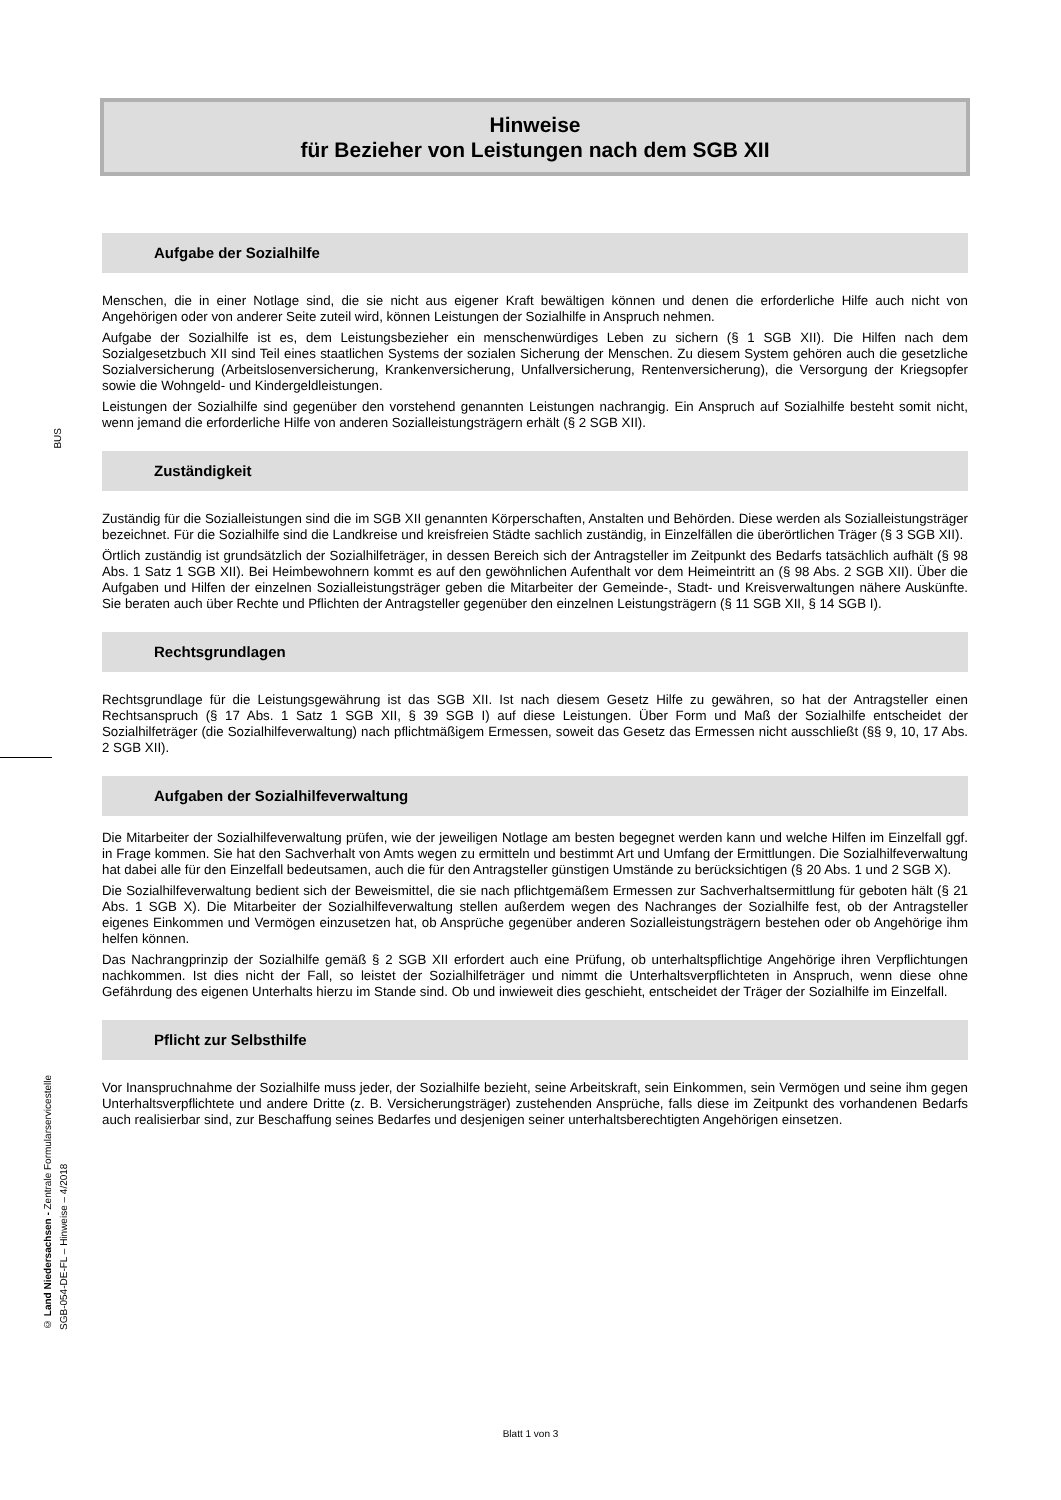BUS
© Land Niedersachsen - Zentrale Formularservicestelle
SGB-054-DE-FL – Hinweise – 4/2018
Hinweise
für Bezieher von Leistungen nach dem SGB XII
Aufgabe der Sozialhilfe
Menschen, die in einer Notlage sind, die sie nicht aus eigener Kraft bewältigen können und denen die erforderliche Hilfe auch nicht von Angehörigen oder von anderer Seite zuteil wird, können Leistungen der Sozialhilfe in Anspruch nehmen.
Aufgabe der Sozialhilfe ist es, dem Leistungsbezieher ein menschenwürdiges Leben zu sichern (§ 1 SGB XII). Die Hilfen nach dem Sozialgesetzbuch XII sind Teil eines staatlichen Systems der sozialen Sicherung der Menschen. Zu diesem System gehören auch die gesetzliche Sozialversicherung (Arbeitslosenversicherung, Krankenversicherung, Unfallversicherung, Rentenversicherung), die Versorgung der Kriegsopfer sowie die Wohngeld- und Kindergeldleistungen.
Leistungen der Sozialhilfe sind gegenüber den vorstehend genannten Leistungen nachrangig. Ein Anspruch auf Sozialhilfe besteht somit nicht, wenn jemand die erforderliche Hilfe von anderen Sozialleistungsträgern erhält (§ 2 SGB XII).
Zuständigkeit
Zuständig für die Sozialleistungen sind die im SGB XII genannten Körperschaften, Anstalten und Behörden. Diese werden als Sozialleistungsträger bezeichnet. Für die Sozialhilfe sind die Landkreise und kreisfreien Städte sachlich zuständig, in Einzelfällen die überörtlichen Träger (§ 3 SGB XII).
Örtlich zuständig ist grundsätzlich der Sozialhilfeträger, in dessen Bereich sich der Antragsteller im Zeitpunkt des Bedarfs tatsächlich aufhält (§ 98 Abs. 1 Satz 1 SGB XII). Bei Heimbewohnern kommt es auf den gewöhnlichen Aufenthalt vor dem Heimeintritt an (§ 98 Abs. 2 SGB XII). Über die Aufgaben und Hilfen der einzelnen Sozialleistungsträger geben die Mitarbeiter der Gemeinde-, Stadt- und Kreisverwaltungen nähere Auskünfte. Sie beraten auch über Rechte und Pflichten der Antragsteller gegenüber den einzelnen Leistungsträgern (§ 11 SGB XII, § 14 SGB I).
Rechtsgrundlagen
Rechtsgrundlage für die Leistungsgewährung ist das SGB XII. Ist nach diesem Gesetz Hilfe zu gewähren, so hat der Antragsteller einen Rechtsanspruch (§ 17 Abs. 1 Satz 1 SGB XII, § 39 SGB I) auf diese Leistungen. Über Form und Maß der Sozialhilfe entscheidet der Sozialhilfeträger (die Sozialhilfeverwaltung) nach pflichtmäßigem Ermessen, soweit das Gesetz das Ermessen nicht ausschließt (§§ 9, 10, 17 Abs. 2 SGB XII).
Aufgaben der Sozialhilfeverwaltung
Die Mitarbeiter der Sozialhilfeverwaltung prüfen, wie der jeweiligen Notlage am besten begegnet werden kann und welche Hilfen im Einzelfall ggf. in Frage kommen. Sie hat den Sachverhalt von Amts wegen zu ermitteln und bestimmt Art und Umfang der Ermittlungen. Die Sozialhilfeverwaltung hat dabei alle für den Einzelfall bedeutsamen, auch die für den Antragsteller günstigen Umstände zu berücksichtigen (§ 20 Abs. 1 und 2 SGB X).
Die Sozialhilfeverwaltung bedient sich der Beweismittel, die sie nach pflichtgemäßem Ermessen zur Sachverhaltsermittlung für geboten hält (§ 21 Abs. 1 SGB X). Die Mitarbeiter der Sozialhilfeverwaltung stellen außerdem wegen des Nachranges der Sozialhilfe fest, ob der Antragsteller eigenes Einkommen und Vermögen einzusetzen hat, ob Ansprüche gegenüber anderen Sozialleistungsträgern bestehen oder ob Angehörige ihm helfen können.
Das Nachrangprinzip der Sozialhilfe gemäß § 2 SGB XII erfordert auch eine Prüfung, ob unterhaltspflichtige Angehörige ihren Verpflichtungen nachkommen. Ist dies nicht der Fall, so leistet der Sozialhilfeträger und nimmt die Unterhaltsverpflichteten in Anspruch, wenn diese ohne Gefährdung des eigenen Unterhalts hierzu im Stande sind. Ob und inwieweit dies geschieht, entscheidet der Träger der Sozialhilfe im Einzelfall.
Pflicht zur Selbsthilfe
Vor Inanspruchnahme der Sozialhilfe muss jeder, der Sozialhilfe bezieht, seine Arbeitskraft, sein Einkommen, sein Vermögen und seine ihm gegen Unterhaltsverpflichtete und andere Dritte (z. B. Versicherungsträger) zustehenden Ansprüche, falls diese im Zeitpunkt des vorhandenen Bedarfs auch realisierbar sind, zur Beschaffung seines Bedarfes und desjenigen seiner unterhaltsberechtigten Angehörigen einsetzen.
Blatt 1 von 3